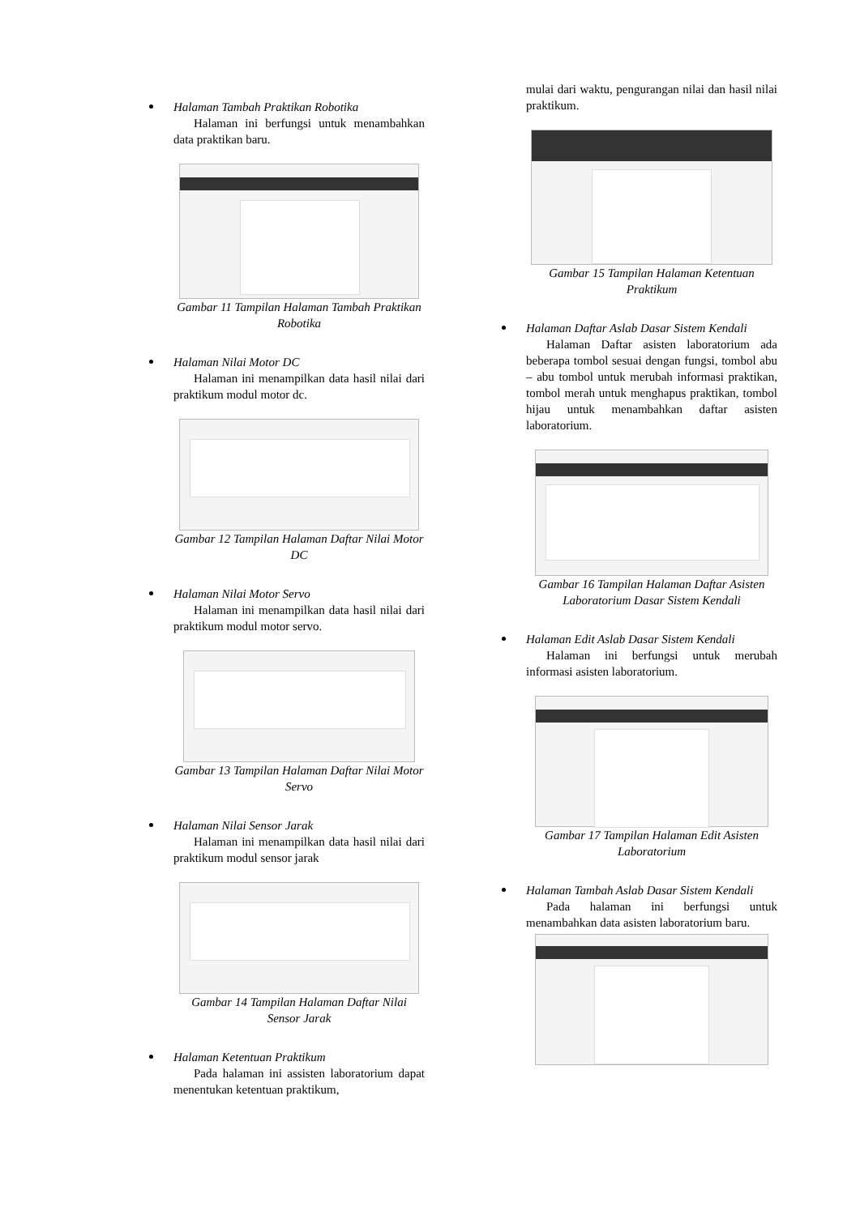Halaman Tambah Praktikan Robotika
Halaman ini berfungsi untuk menambahkan data praktikan baru.
Gambar 11 Tampilan Halaman Tambah Praktikan Robotika
Halaman Nilai Motor DC
Halaman ini menampilkan data hasil nilai dari praktikum modul motor dc.
Gambar 12 Tampilan Halaman Daftar Nilai Motor DC
Halaman Nilai Motor Servo
Halaman ini menampilkan data hasil nilai dari praktikum modul motor servo.
Gambar 13 Tampilan Halaman Daftar Nilai Motor Servo
Halaman Nilai Sensor Jarak
Halaman ini menampilkan data hasil nilai dari praktikum modul sensor jarak
Gambar 14 Tampilan Halaman Daftar Nilai Sensor Jarak
Halaman Ketentuan Praktikum
Pada halaman ini assisten laboratorium dapat menentukan ketentuan praktikum,
mulai dari waktu, pengurangan nilai dan hasil nilai praktikum.
Gambar 15 Tampilan Halaman Ketentuan Praktikum
Halaman Daftar Aslab Dasar Sistem Kendali
Halaman Daftar asisten laboratorium ada beberapa tombol sesuai dengan fungsi, tombol abu – abu tombol untuk merubah informasi praktikan, tombol merah untuk menghapus praktikan, tombol hijau untuk menambahkan daftar asisten laboratorium.
Gambar 16 Tampilan Halaman Daftar Asisten Laboratorium Dasar Sistem Kendali
Halaman Edit Aslab Dasar Sistem Kendali
Halaman ini berfungsi untuk merubah informasi asisten laboratorium.
Gambar 17 Tampilan Halaman Edit Asisten Laboratorium
Halaman Tambah Aslab Dasar Sistem Kendali
Pada halaman ini berfungsi untuk menambahkan data asisten laboratorium baru.